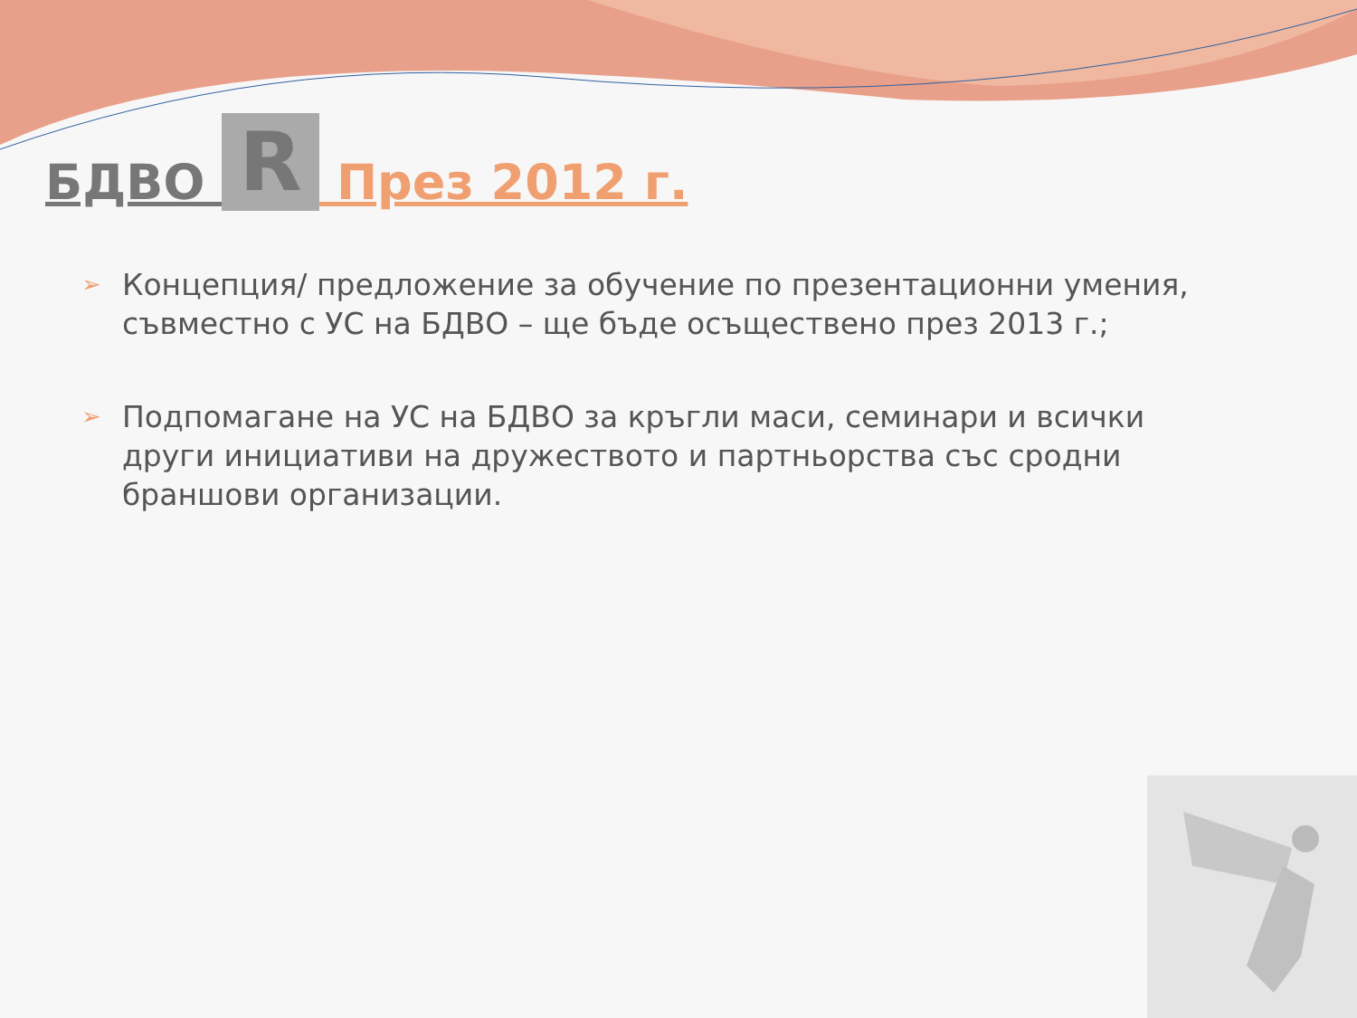БДВО R През 2012 г.
➢ Концепция/ предложение за обучение по презентационни умения, съвместно с УС на БДВО – ще бъде осъществено през 2013 г.;
➢ Подпомагане на УС на БДВО за кръгли маси, семинари и всички други инициативи на дружеството и партньорства със сродни браншови организации.